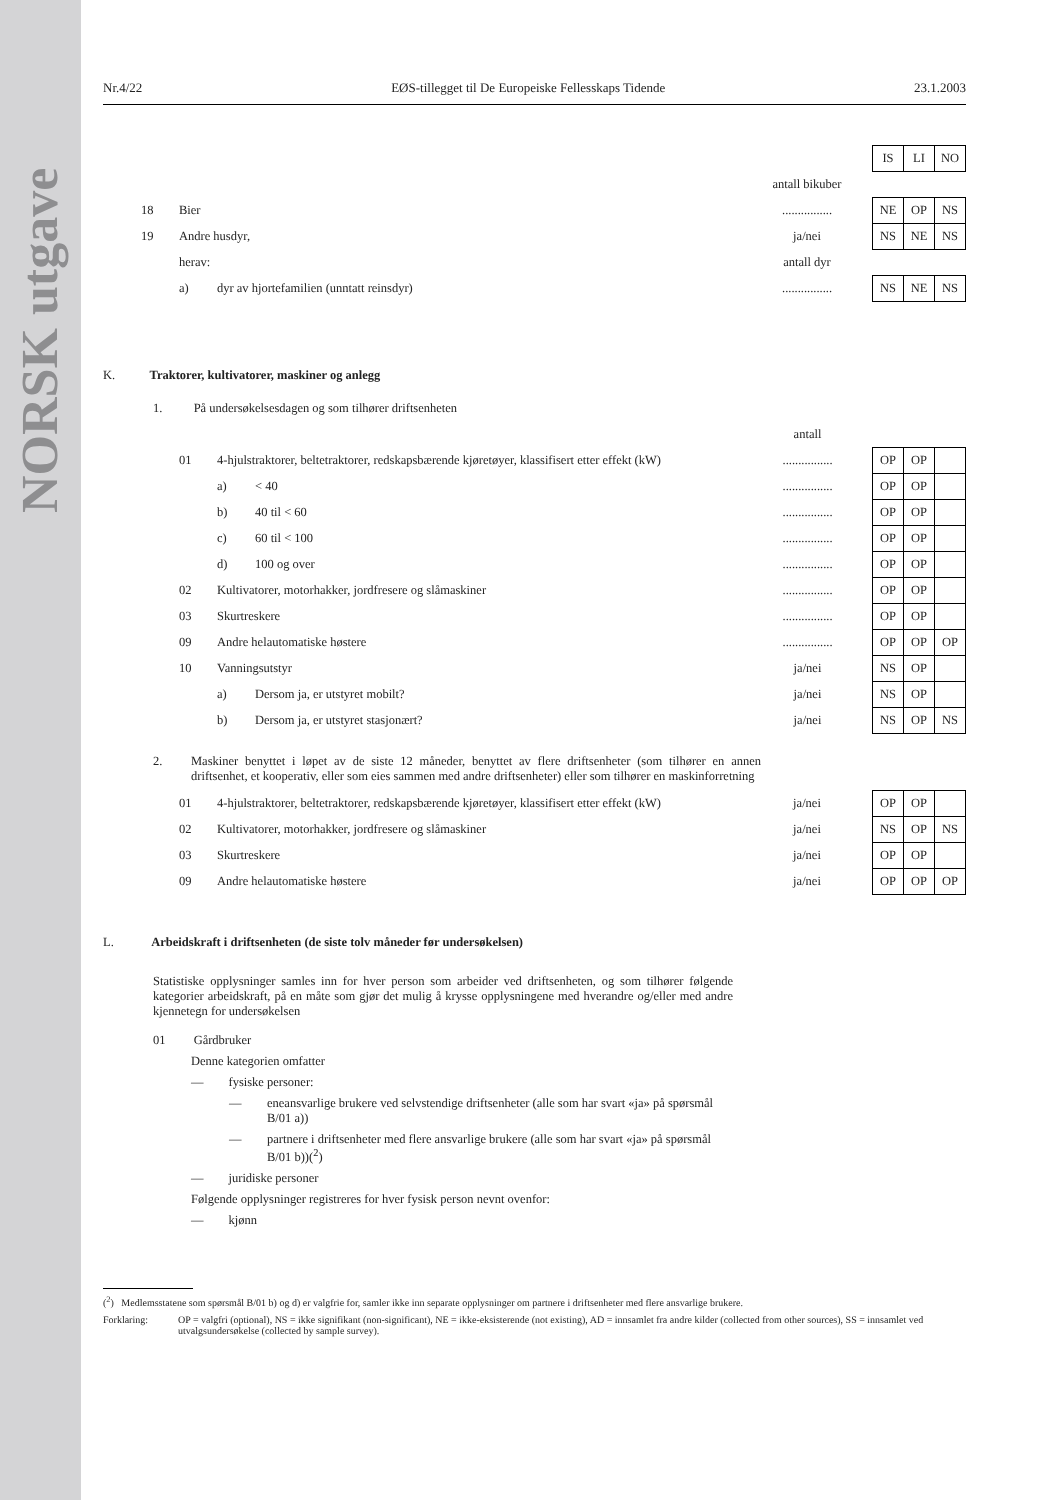NORSK utgave
Nr.4/22 EØS-tillegget til De Europeiske Fellesskaps Tidende 23.1.2003
| | | | | | | IS | LI | NO |
| | | | | antall bikuber | | | | |
| | 18 | Bier | | ................ | | NE | OP | NS |
| | 19 | Andre husdyr, | | ja/nei | | NS | NE | NS |
| | | herav: | | antall dyr | | | | |
| | | a) | dyr av hjortefamilien (unntatt reinsdyr) | ................ | | NS | NE | NS |
K. Traktorer, kultivatorer, maskiner og anlegg
1. På undersøkelsesdagen og som tilhører driftsenheten
| | | | | | antall | | | | |
| | | 01 | 4-hjulstraktorer, beltetraktorer, redskapsbærende kjøretøyer, klassifisert etter effekt (kW) | | ................ | | OP | OP | |
| | | | a) | < 40 | ................ | | OP | OP | |
| | | | b) | 40 til < 60 | ................ | | OP | OP | |
| | | | c) | 60 til < 100 | ................ | | OP | OP | |
| | | | d) | 100 og over | ................ | | OP | OP | |
| | | 02 | Kultivatorer, motorhakker, jordfresere og slåmaskiner | | ................ | | OP | OP | |
| | | 03 | Skurtreskere | | ................ | | OP | OP | |
| | | 09 | Andre helautomatiske høstere | | ................ | | OP | OP | OP |
| | | 10 | Vanningsutstyr | | ja/nei | | NS | OP | |
| | | | a) | Dersom ja, er utstyret mobilt? | ja/nei | | NS | OP | |
| | | | b) | Dersom ja, er utstyret stasjonært? | ja/nei | | NS | OP | NS |
2. Maskiner benyttet i løpet av de siste 12 måneder, benyttet av flere driftsenheter (som tilhører en annen driftsenhet, et kooperativ, eller som eies sammen med andre driftsenheter) eller som tilhører en maskinforretning
| | | 01 | 4-hjulstraktorer, beltetraktorer, redskapsbærende kjøretøyer, klassifisert etter effekt (kW) | ja/nei | | OP | OP | |
| | | 02 | Kultivatorer, motorhakker, jordfresere og slåmaskiner | ja/nei | | NS | OP | NS |
| | | 03 | Skurtreskere | ja/nei | | OP | OP | |
| | | 09 | Andre helautomatiske høstere | ja/nei | | OP | OP | OP |
L. Arbeidskraft i driftsenheten (de siste tolv måneder før undersøkelsen)
Statistiske opplysninger samles inn for hver person som arbeider ved driftsenheten, og som tilhører følgende kategorier arbeidskraft, på en måte som gjør det mulig å krysse opplysningene med hverandre og/eller med andre kjennetegn for undersøkelsen
01 Gårdbruker
Denne kategorien omfatter
— fysiske personer:
— eneansvarlige brukere ved selvstendige driftsenheter (alle som har svart «ja» på spørsmål B/01 a))
— partnere i driftsenheter med flere ansvarlige brukere (alle som har svart «ja» på spørsmål B/01 b))(<sup>2</sup>)
— juridiske personer
Følgende opplysninger registreres for hver fysisk person nevnt ovenfor:
— kjønn
(<sup>2</sup>) Medlemsstatene som spørsmål B/01 b) og d) er valgfrie for, samler ikke inn separate opplysninger om partnere i driftsenheter med flere ansvarlige brukere.
Forklaring: OP = valgfri (optional), NS = ikke signifikant (non-significant), NE = ikke-eksisterende (not existing), AD = innsamlet fra andre kilder (collected from other sources), SS = innsamlet ved utvalgsundersøkelse (collected by sample survey).